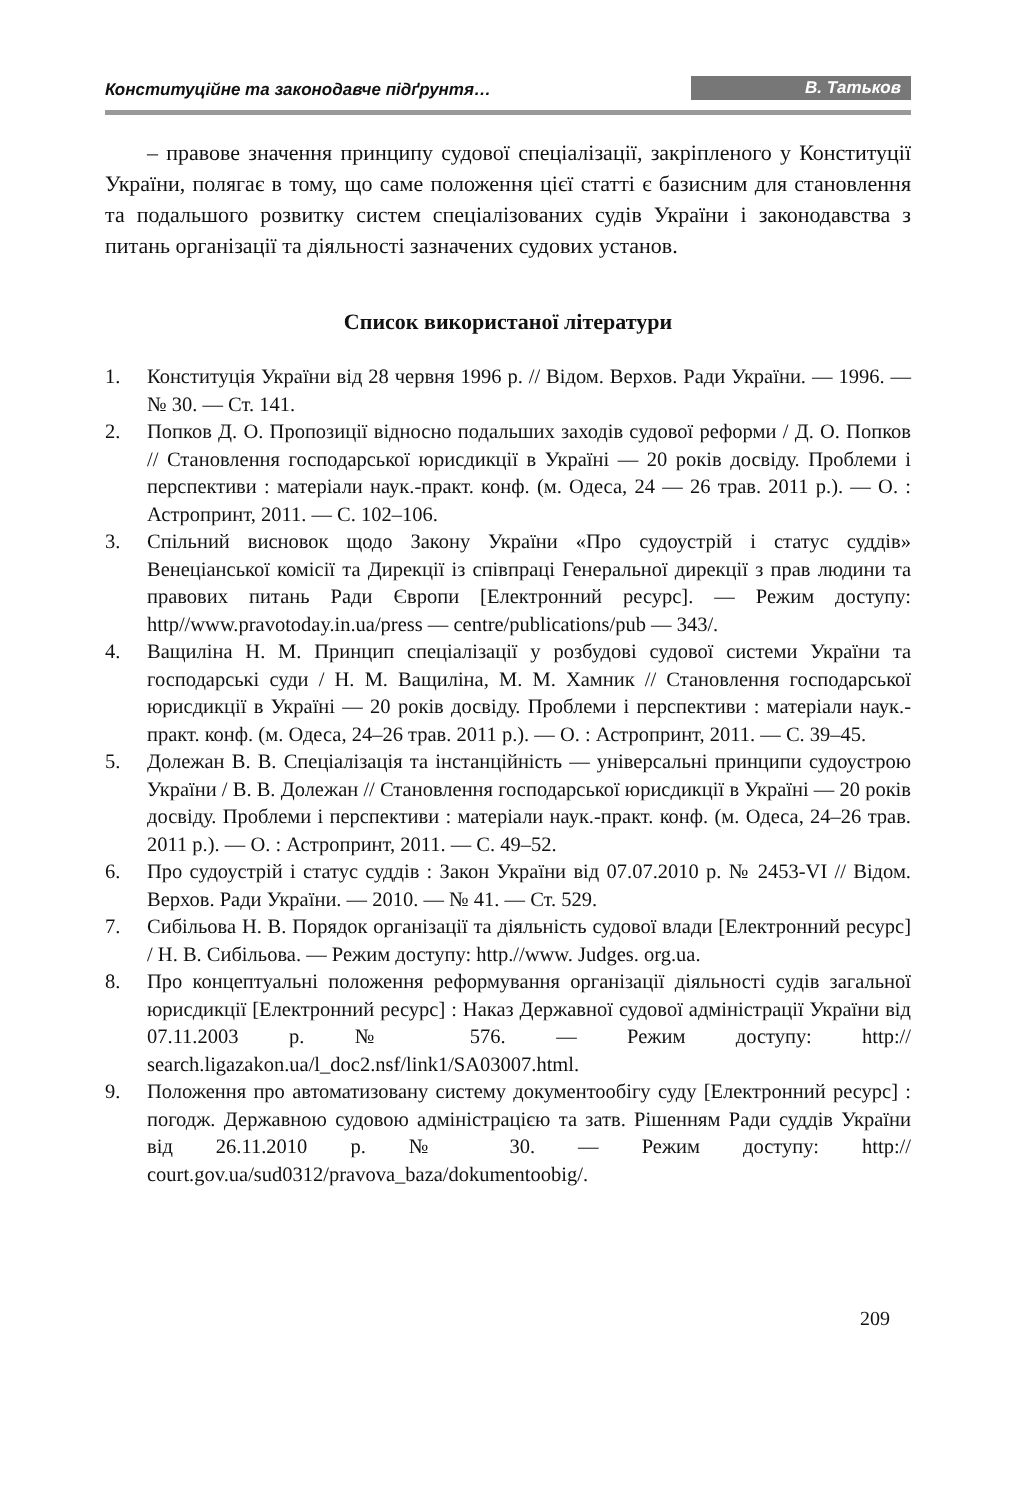Конституційне та законодавче підґрунтя… В. Татьков
– правове значення принципу судової спеціалізації, закріпленого у Конституції України, полягає в тому, що саме положення цієї статті є базисним для становлення та подальшого розвитку систем спеціалізованих судів України і законодавства з питань організації та діяльності зазначених судових установ.
Список використаної літератури
1. Конституція України від 28 червня 1996 р. // Відом. Верхов. Ради України. — 1996. — № 30. — Ст. 141.
2. Попков Д. О. Пропозиції відносно подальших заходів судової реформи / Д. О. Попков // Становлення господарської юрисдикції в Україні — 20 років досвіду. Проблеми і перспективи : матеріали наук.-практ. конф. (м. Одеса, 24 — 26 трав. 2011 р.). — О. : Астропринт, 2011. — С. 102–106.
3. Спільний висновок щодо Закону України «Про судоустрій і статус суддів» Венеціанської комісії та Дирекції із співпраці Генеральної дирекції з прав людини та правових питань Ради Європи [Електронний ресурс]. — Режим доступу: http//www.pravotoday.in.ua/press — centre/publications/pub — 343/.
4. Ващиліна Н. М. Принцип спеціалізації у розбудові судової системи України та господарські суди / Н. М. Ващиліна, М. М. Хамник // Становлення господарської юрисдикції в Україні — 20 років досвіду. Проблеми і перспективи : матеріали наук.-практ. конф. (м. Одеса, 24–26 трав. 2011 р.). — О. : Астропринт, 2011. — С. 39–45.
5. Долежан В. В. Спеціалізація та інстанційність — універсальні принципи судоустрою України / В. В. Долежан // Становлення господарської юрисдикції в Україні — 20 років досвіду. Проблеми і перспективи : матеріали наук.-практ. конф. (м. Одеса, 24–26 трав. 2011 р.). — О. : Астропринт, 2011. — С. 49–52.
6. Про судоустрій і статус суддів : Закон України від 07.07.2010 р. № 2453-VI // Відом. Верхов. Ради України. — 2010. — № 41. — Ст. 529.
7. Сибільова Н. В. Порядок організації та діяльність судової влади [Електронний ресурс] / Н. В. Сибільова. — Режим доступу: http.//www. Judges. org.ua.
8. Про концептуальні положення реформування організації діяльності судів загальної юрисдикції [Електронний ресурс] : Наказ Державної судової адміністрації України від 07.11.2003 р. № 576. — Режим доступу: http:// search.ligazakon.ua/l_doc2.nsf/link1/SA03007.html.
9. Положення про автоматизовану систему документообігу суду [Електронний ресурс] : погодж. Державною судовою адміністрацією та затв. Рішенням Ради суддів України від 26.11.2010 р. № 30. — Режим доступу: http:// court.gov.ua/sud0312/pravova_baza/dokumentoobig/.
209